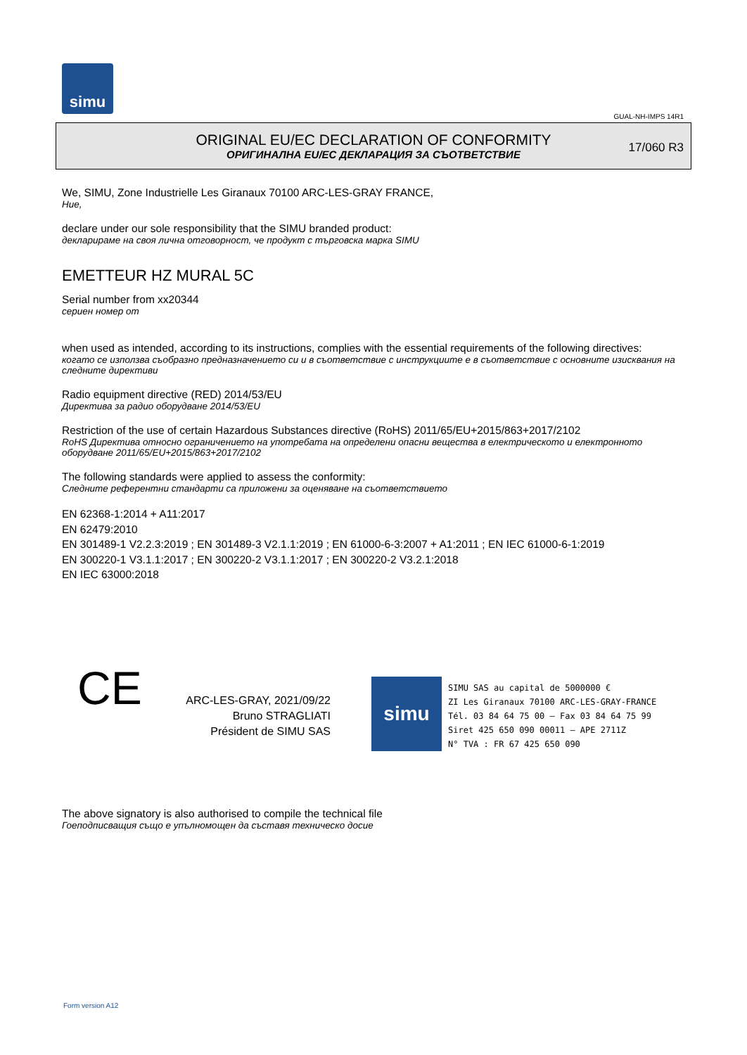simu
GUAL-NH-IMPS 14R1
ORIGINAL EU/EC DECLARATION OF CONFORMITY
ОРИГИНАЛНА EU/EC ДЕКЛАРАЦИЯ ЗА СЪОТВЕТСТВИЕ
17/060 R3
We, SIMU, Zone Industrielle Les Giranaux 70100 ARC-LES-GRAY FRANCE,
Ние,
declare under our sole responsibility that the SIMU branded product:
декларираме на своя лична отговорност, че продукт с търговска марка SIMU
EMETTEUR HZ MURAL 5C
Serial number from xx20344
сериен номер от
when used as intended, according to its instructions, complies with the essential requirements of the following directives:
когато се използва съобразно предназначението си и в съответствие с инструкциите е в съответствие с основните изисквания на следните директиви
Radio equipment directive (RED) 2014/53/EU
Директива за радио оборудване 2014/53/EU
Restriction of the use of certain Hazardous Substances directive (RoHS) 2011/65/EU+2015/863+2017/2102
RoHS Директива относно ограничението на употребата на определени опасни вещества в електрическото и електронното оборудване 2011/65/EU+2015/863+2017/2102
The following standards were applied to assess the conformity:
Следните референтни стандарти са приложени за оценяване на съответствието
EN 62368-1:2014 + A11:2017
EN 62479:2010
EN 301489-1 V2.2.3:2019 ; EN 301489-3 V2.1.1:2019 ; EN 61000-6-3:2007 + A1:2011 ; EN IEC 61000-6-1:2019
EN 300220-1 V3.1.1:2017 ; EN 300220-2 V3.1.1:2017 ; EN 300220-2 V3.2.1:2018
EN IEC 63000:2018
CE
ARC-LES-GRAY, 2021/09/22
Bruno STRAGLIATI
Président de SIMU SAS
simu
SIMU SAS au capital de 5000000 €
ZI Les Giranaux 70100 ARC-LES-GRAY-FRANCE
Tél. 03 84 64 75 00 – Fax 03 84 64 75 99
Siret 425 650 090 00011 – APE 2711Z
N° TVA : FR 67 425 650 090
The above signatory is also authorised to compile the technical file
Гоеподписващия също е упълномощен да съставя техническо досие
Form version A12